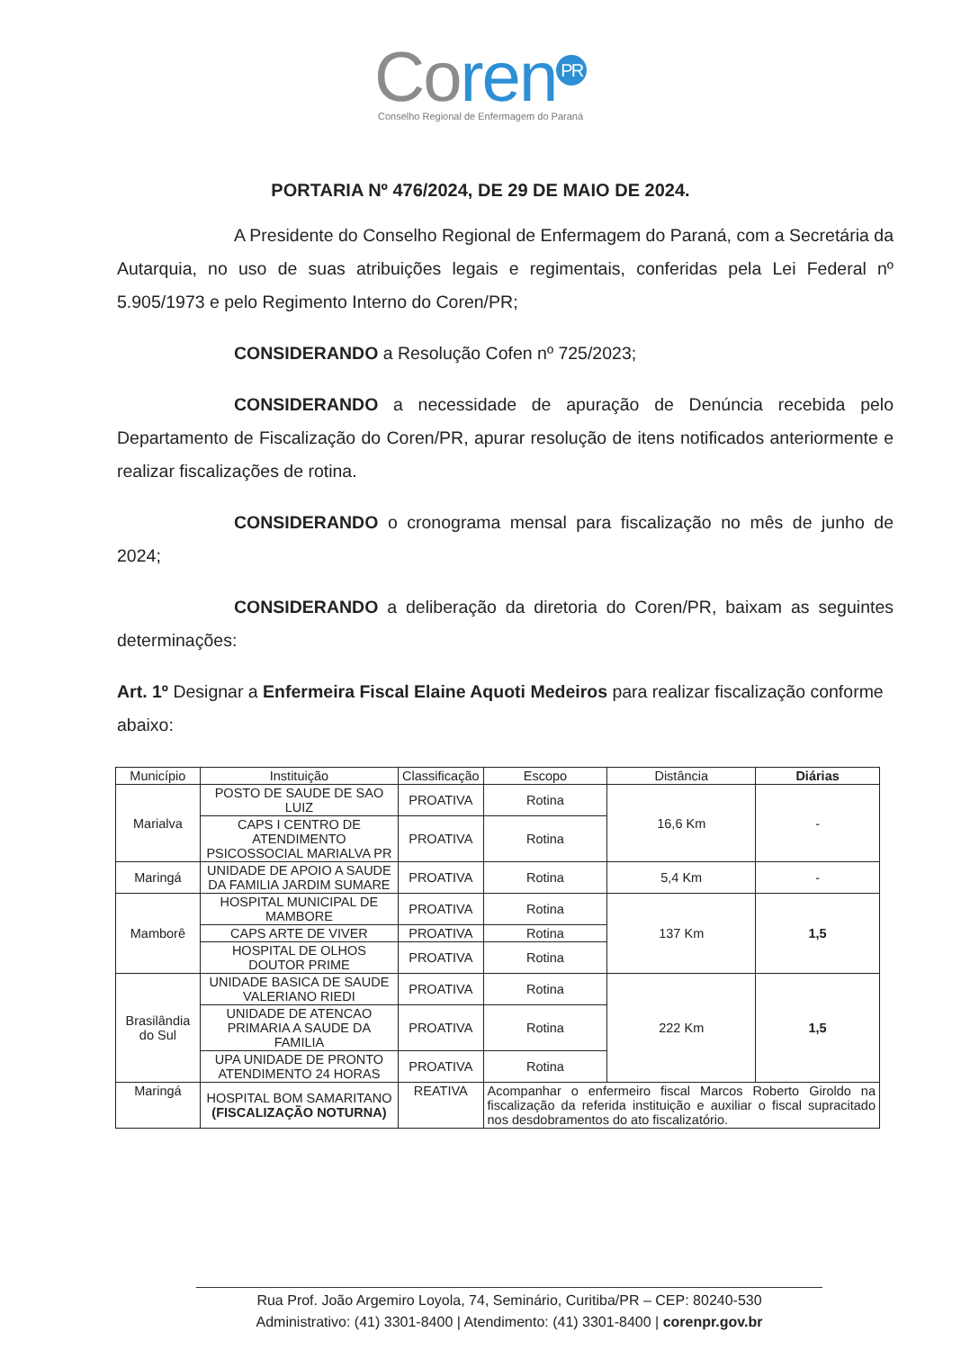Co ren<sup>PR</sup>
Conselho Regional de Enfermagem do Paraná
PORTARIA Nº 476/2024, DE 29 DE MAIO DE 2024.
A Presidente do Conselho Regional de Enfermagem do Paraná, com a Secretária da Autarquia, no uso de suas atribuições legais e regimentais, conferidas pela Lei Federal nº 5.905/1973 e pelo Regimento Interno do Coren/PR;
CONSIDERANDO a Resolução Cofen nº 725/2023;
CONSIDERANDO a necessidade de apuração de Denúncia recebida pelo Departamento de Fiscalização do Coren/PR, apurar resolução de itens notificados anteriormente e realizar fiscalizações de rotina.
CONSIDERANDO o cronograma mensal para fiscalização no mês de junho de 2024;
CONSIDERANDO a deliberação da diretoria do Coren/PR, baixam as seguintes determinações:
Art. 1º Designar a Enfermeira Fiscal Elaine Aquoti Medeiros para realizar fiscalização conforme abaixo:
| Município | Instituição | Classificação | Escopo | Distância | Diárias |
| --- | --- | --- | --- | --- | --- |
| Marialva | POSTO DE SAUDE DE SAO LUIZ | PROATIVA | Rotina | 16,6 Km | - |
| | CAPS I CENTRO DE ATENDIMENTO PSICOSSOCIAL MARIALVA PR | PROATIVA | Rotina | | |
| Maringá | UNIDADE DE APOIO A SAUDE DA FAMILIA JARDIM SUMARE | PROATIVA | Rotina | 5,4 Km | - |
| Mamborê | HOSPITAL MUNICIPAL DE MAMBORE | PROATIVA | Rotina | 137 Km | 1,5 |
| | CAPS ARTE DE VIVER | PROATIVA | Rotina | | |
| | HOSPITAL DE OLHOS DOUTOR PRIME | PROATIVA | Rotina | | |
| Brasilândia do Sul | UNIDADE BASICA DE SAUDE VALERIANO RIEDI | PROATIVA | Rotina | 222 Km | 1,5 |
| | UNIDADE DE ATENCAO PRIMARIA A SAUDE DA FAMILIA | PROATIVA | Rotina | | |
| | UPA UNIDADE DE PRONTO ATENDIMENTO 24 HORAS | PROATIVA | Rotina | | |
| Maringá | HOSPITAL BOM SAMARITANO (FISCALIZAÇÃO NOTURNA) | REATIVA | Acompanhar o enfermeiro fiscal Marcos Roberto Giroldo na fiscalização da referida instituição e auxiliar o fiscal supracitado nos desdobramentos do ato fiscalizatório. | | |
Rua Prof. João Argemiro Loyola, 74, Seminário, Curitiba/PR – CEP: 80240-530
Administrativo: (41) 3301-8400 | Atendimento: (41) 3301-8400 | corenpr.gov.br